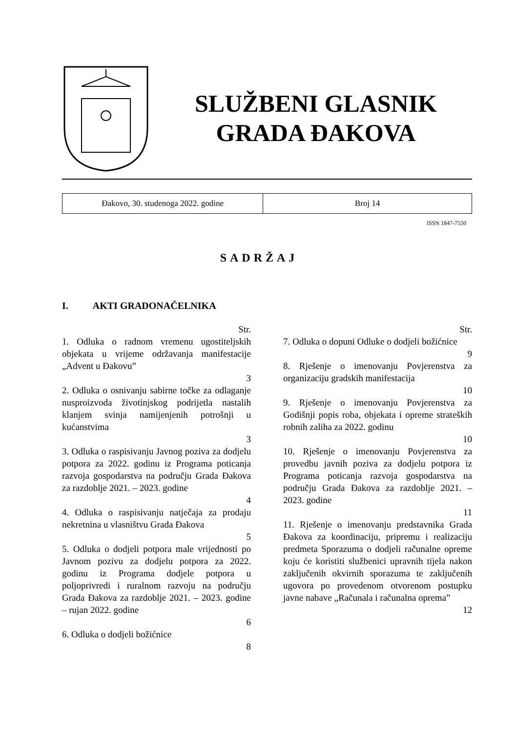SLUŽBENI GLASNIK
GRADA ĐAKOVA
| Đakovo, 30. studenoga 2022. godine | Broj 14 |
ISSN 1847-7550
SADRŽAJ
I. AKTI GRADONAČELNIKA
Str.
1. Odluka o radnom vremenu ugostiteljskih objekata u vrijeme održavanja manifestacije „Advent u Đakovu”
3
2. Odluka o osnivanju sabirne točke za odlaganje nusproizvoda životinjskog podrijetla nastalih klanjem svinja namijenjenih potrošnji u kućanstvima
3
3. Odluka o raspisivanju Javnog poziva za dodjelu potpora za 2022. godinu iz Programa poticanja razvoja gospodarstva na području Grada Đakova za razdoblje 2021. – 2023. godine
4
4. Odluka o raspisivanju natječaja za prodaju nekretnina u vlasništvu Grada Đakova
5
5. Odluka o dodjeli potpora male vrijednosti po Javnom pozivu za dodjelu potpora za 2022. godinu iz Programa dodjele potpora u poljoprivredi i ruralnom razvoju na području Grada Đakova za razdoblje 2021. – 2023. godine – rujan 2022. godine
6
6. Odluka o dodjeli božićnice
8
Str.
7. Odluka o dopuni Odluke o dodjeli božićnice
9
8. Rješenje o imenovanju Povjerenstva za organizaciju gradskih manifestacija
10
9. Rješenje o imenovanju Povjerenstva za Godišnji popis roba, objekata i opreme strateških robnih zaliha za 2022. godinu
10
10. Rješenje o imenovanju Povjerenstva za provedbu javnih poziva za dodjelu potpora iz Programa poticanja razvoja gospodarstva na području Grada Đakova za razdoblje 2021. – 2023. godine
11
11. Rješenje o imenovanju predstavnika Grada Đakova za koordinaciju, pripremu i realizaciju predmeta Sporazuma o dodjeli računalne opreme koju će koristiti službenici upravnih tijela nakon zaključenih okvirnih sporazuma te zaključenih ugovora po provedenom otvorenom postupku javne nabave „Računala i računalna oprema”
12